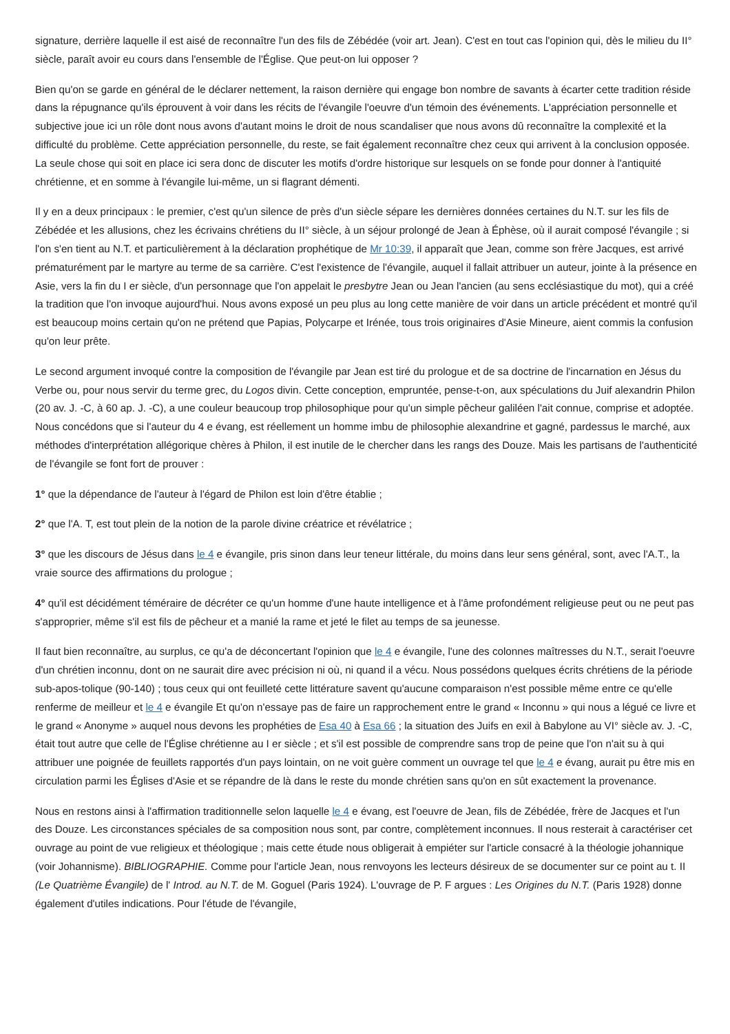signature, derrière laquelle il est aisé de reconnaître l'un des fils de Zébédée (voir art. Jean). C'est en tout cas l'opinion qui, dès le milieu du II° siècle, paraît avoir eu cours dans l'ensemble de l'Église. Que peut-on lui opposer ?
Bien qu'on se garde en général de le déclarer nettement, la raison dernière qui engage bon nombre de savants à écarter cette tradition réside dans la répugnance qu'ils éprouvent à voir dans les récits de l'évangile l'oeuvre d'un témoin des événements. L'appréciation personnelle et subjective joue ici un rôle dont nous avons d'autant moins le droit de nous scandaliser que nous avons dû reconnaître la complexité et la difficulté du problème. Cette appréciation personnelle, du reste, se fait également reconnaître chez ceux qui arrivent à la conclusion opposée. La seule chose qui soit en place ici sera donc de discuter les motifs d'ordre historique sur lesquels on se fonde pour donner à l'antiquité chrétienne, et en somme à l'évangile lui-même, un si flagrant démenti.
Il y en a deux principaux : le premier, c'est qu'un silence de près d'un siècle sépare les dernières données certaines du N.T. sur les fils de Zébédée et les allusions, chez les écrivains chrétiens du II° siècle, à un séjour prolongé de Jean à Éphèse, où il aurait composé l'évangile ; si l'on s'en tient au N.T. et particulièrement à la déclaration prophétique de Mr 10:39, il apparaît que Jean, comme son frère Jacques, est arrivé prématurément par le martyre au terme de sa carrière. C'est l'existence de l'évangile, auquel il fallait attribuer un auteur, jointe à la présence en Asie, vers la fin du I er siècle, d'un personnage que l'on appelait le presbytre Jean ou Jean l'ancien (au sens ecclésiastique du mot), qui a créé la tradition que l'on invoque aujourd'hui. Nous avons exposé un peu plus au long cette manière de voir dans un article précédent et montré qu'il est beaucoup moins certain qu'on ne prétend que Papias, Polycarpe et Irénée, tous trois originaires d'Asie Mineure, aient commis la confusion qu'on leur prête.
Le second argument invoqué contre la composition de l'évangile par Jean est tiré du prologue et de sa doctrine de l'incarnation en Jésus du Verbe ou, pour nous servir du terme grec, du Logos divin. Cette conception, empruntée, pense-t-on, aux spéculations du Juif alexandrin Philon (20 av. J. -C, à 60 ap. J. -C), a une couleur beaucoup trop philosophique pour qu'un simple pêcheur galiléen l'ait connue, comprise et adoptée. Nous concédons que si l'auteur du 4 e évang, est réellement un homme imbu de philosophie alexandrine et gagné, pardessus le marché, aux méthodes d'interprétation allégorique chères à Philon, il est inutile de le chercher dans les rangs des Douze. Mais les partisans de l'authenticité de l'évangile se font fort de prouver :
1° que la dépendance de l'auteur à l'égard de Philon est loin d'être établie ;
2° que l'A. T, est tout plein de la notion de la parole divine créatrice et révélatrice ;
3° que les discours de Jésus dans le 4 e évangile, pris sinon dans leur teneur littérale, du moins dans leur sens général, sont, avec l'A.T., la vraie source des affirmations du prologue ;
4° qu'il est décidément téméraire de décréter ce qu'un homme d'une haute intelligence et à l'âme profondément religieuse peut ou ne peut pas s'approprier, même s'il est fils de pêcheur et a manié la rame et jeté le filet au temps de sa jeunesse.
Il faut bien reconnaître, au surplus, ce qu'a de déconcertant l'opinion que le 4 e évangile, l'une des colonnes maîtresses du N.T., serait l'oeuvre d'un chrétien inconnu, dont on ne saurait dire avec précision ni où, ni quand il a vécu. Nous possédons quelques écrits chrétiens de la période sub-apos-tolique (90-140) ; tous ceux qui ont feuilleté cette littérature savent qu'aucune comparaison n'est possible même entre ce qu'elle renferme de meilleur et le 4 e évangile Et qu'on n'essaye pas de faire un rapprochement entre le grand « Inconnu » qui nous a légué ce livre et le grand « Anonyme » auquel nous devons les prophéties de Esa 40 à Esa 66 ; la situation des Juifs en exil à Babylone au VI° siècle av. J. -C, était tout autre que celle de l'Église chrétienne au I er siècle ; et s'il est possible de comprendre sans trop de peine que l'on n'ait su à qui attribuer une poignée de feuillets rapportés d'un pays lointain, on ne voit guère comment un ouvrage tel que le 4 e évang, aurait pu être mis en circulation parmi les Églises d'Asie et se répandre de là dans le reste du monde chrétien sans qu'on en sût exactement la provenance.
Nous en restons ainsi à l'affirmation traditionnelle selon laquelle le 4 e évang, est l'oeuvre de Jean, fils de Zébédée, frère de Jacques et l'un des Douze. Les circonstances spéciales de sa composition nous sont, par contre, complètement inconnues. Il nous resterait à caractériser cet ouvrage au point de vue religieux et théologique ; mais cette étude nous obligerait à empiéter sur l'article consacré à la théologie johannique (voir Johannisme). BIBLIOGRAPHIE. Comme pour l'article Jean, nous renvoyons les lecteurs désireux de se documenter sur ce point au t. II (Le Quatrième Évangile) de l' Introd. au N.T. de M. Goguel (Paris 1924). L'ouvrage de P. F argues : Les Origines du N.T. (Paris 1928) donne également d'utiles indications. Pour l'étude de l'évangile,